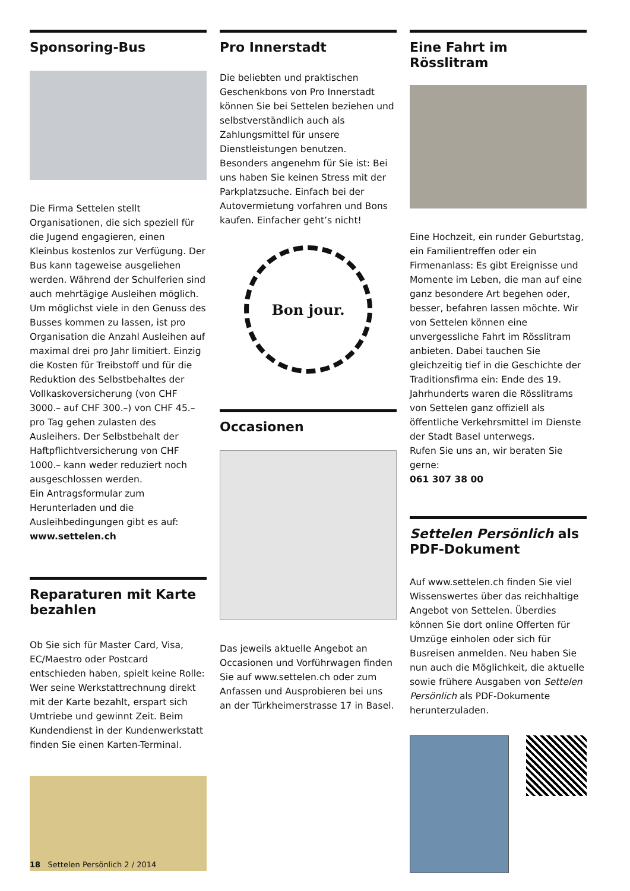Sponsoring-Bus
Die Firma Settelen stellt Organisationen, die sich speziell für die Jugend engagieren, einen Kleinbus kostenlos zur Verfügung. Der Bus kann tageweise ausgeliehen werden. Während der Schulferien sind auch mehrtägige Ausleihen möglich. Um möglichst viele in den Genuss des Busses kommen zu lassen, ist pro Organisation die Anzahl Ausleihen auf maximal drei pro Jahr limitiert. Einzig die Kosten für Treibstoff und für die Reduktion des Selbstbehaltes der Vollkaskoversicherung (von CHF 3000.– auf CHF 300.–) von CHF 45.– pro Tag gehen zulasten des Ausleihers. Der Selbstbehalt der Haftpflichtversicherung von CHF 1000.– kann weder reduziert noch ausgeschlossen werden.
Ein Antragsformular zum Herunterladen und die Ausleihbedingungen gibt es auf: www.settelen.ch
Reparaturen mit Karte bezahlen
Ob Sie sich für Master Card, Visa, EC/Maestro oder Postcard entschieden haben, spielt keine Rolle: Wer seine Werkstattrechnung direkt mit der Karte bezahlt, erspart sich Umtriebe und gewinnt Zeit. Beim Kundendienst in der Kundenwerkstatt finden Sie einen Karten-Terminal.
Pro Innerstadt
Die beliebten und praktischen Geschenkbons von Pro Innerstadt können Sie bei Settelen beziehen und selbstverständlich auch als Zahlungsmittel für unsere Dienstleistungen benutzen. Besonders angenehm für Sie ist: Bei uns haben Sie keinen Stress mit der Parkplatzsuche. Einfach bei der Autovermietung vorfahren und Bons kaufen. Einfacher geht’s nicht!
Bon jour.
Occasionen
Das jeweils aktuelle Angebot an Occasionen und Vorführwagen finden Sie auf www.settelen.ch oder zum Anfassen und Ausprobieren bei uns an der Türkheimerstrasse 17 in Basel.
Eine Fahrt im Rösslitram
Eine Hochzeit, ein runder Geburtstag, ein Familientreffen oder ein Firmenanlass: Es gibt Ereignisse und Momente im Leben, die man auf eine ganz besondere Art begehen oder, besser, befahren lassen möchte. Wir von Settelen können eine unvergessliche Fahrt im Rösslitram anbieten. Dabei tauchen Sie gleichzeitig tief in die Geschichte der Traditionsfirma ein: Ende des 19. Jahrhunderts waren die Rösslitrams von Settelen ganz offiziell als öffentliche Verkehrsmittel im Dienste der Stadt Basel unterwegs.
Rufen Sie uns an, wir beraten Sie gerne:
061 307 38 00
Settelen Persönlich als PDF-Dokument
Auf www.settelen.ch finden Sie viel Wissenswertes über das reichhaltige Angebot von Settelen. Überdies können Sie dort online Offerten für Umzüge einholen oder sich für Busreisen anmelden. Neu haben Sie nun auch die Möglichkeit, die aktuelle sowie frühere Ausgaben von Settelen Persönlich als PDF-Dokumente herunterzuladen.
18 Settelen Persönlich 2 / 2014